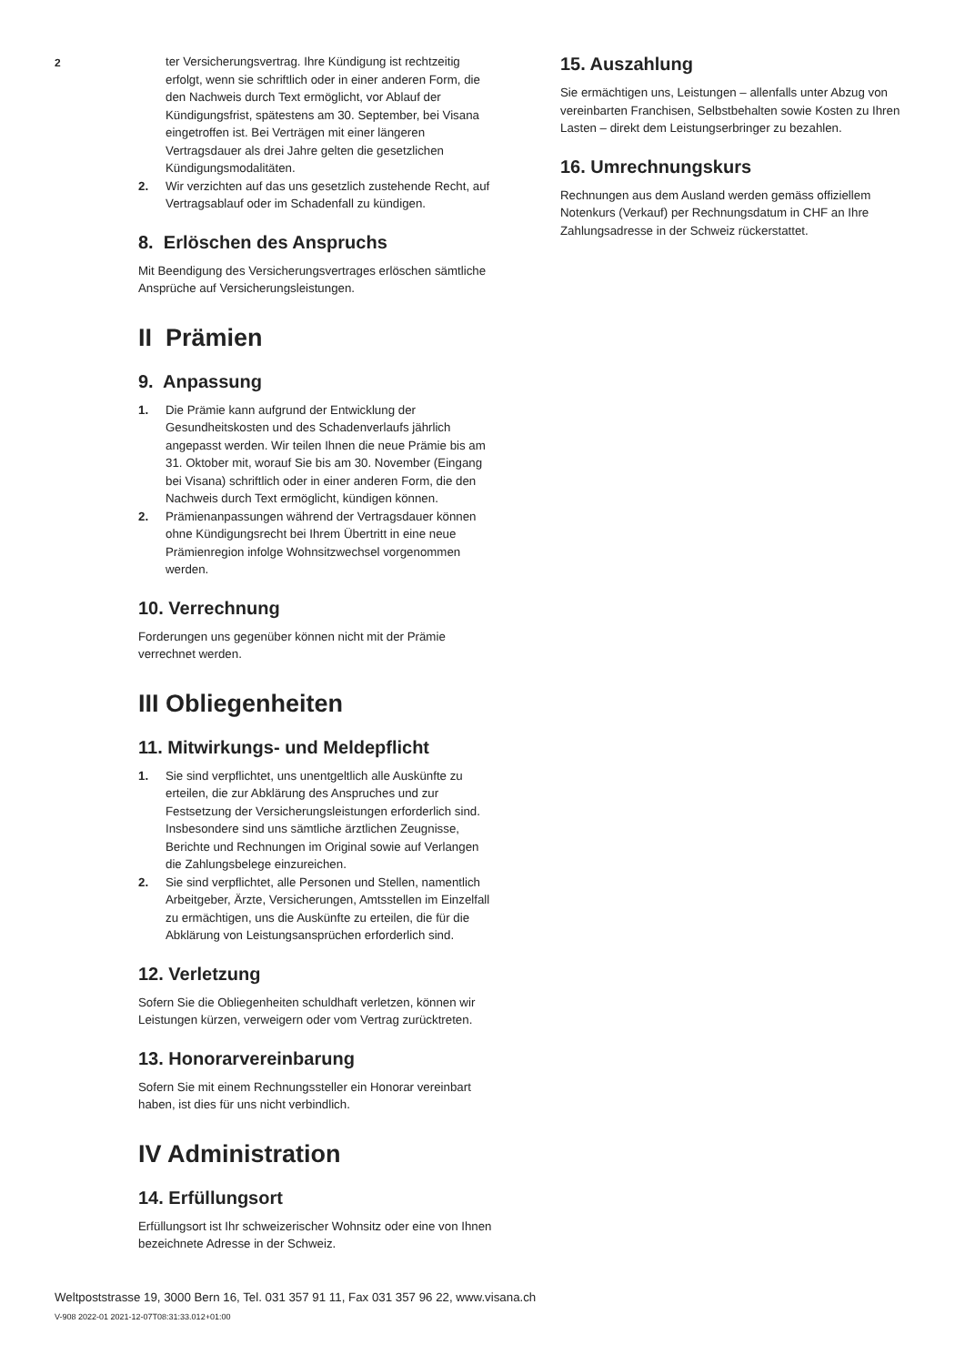2
ter Versicherungsvertrag. Ihre Kündigung ist rechtzeitig erfolgt, wenn sie schriftlich oder in einer anderen Form, die den Nachweis durch Text ermöglicht, vor Ablauf der Kündigungsfrist, spätestens am 30. September, bei Visana eingetroffen ist. Bei Verträgen mit einer längeren Vertragsdauer als drei Jahre gelten die gesetzlichen Kündigungsmodalitäten.
2. Wir verzichten auf das uns gesetzlich zustehende Recht, auf Vertragsablauf oder im Schadenfall zu kündigen.
8. Erlöschen des Anspruchs
Mit Beendigung des Versicherungsvertrages erlöschen sämtliche Ansprüche auf Versicherungsleistungen.
II Prämien
9. Anpassung
1. Die Prämie kann aufgrund der Entwicklung der Gesundheitskosten und des Schadenverlaufs jährlich angepasst werden. Wir teilen Ihnen die neue Prämie bis am 31. Oktober mit, worauf Sie bis am 30. November (Eingang bei Visana) schriftlich oder in einer anderen Form, die den Nachweis durch Text ermöglicht, kündigen können.
2. Prämienanpassungen während der Vertragsdauer können ohne Kündigungsrecht bei Ihrem Übertritt in eine neue Prämienregion infolge Wohnsitzwechsel vorgenommen werden.
10. Verrechnung
Forderungen uns gegenüber können nicht mit der Prämie verrechnet werden.
III Obliegenheiten
11. Mitwirkungs- und Meldepflicht
1. Sie sind verpflichtet, uns unentgeltlich alle Auskünfte zu erteilen, die zur Abklärung des Anspruches und zur Festsetzung der Versicherungsleistungen erforderlich sind. Insbesondere sind uns sämtliche ärztlichen Zeugnisse, Berichte und Rechnungen im Original sowie auf Verlangen die Zahlungsbelege einzureichen.
2. Sie sind verpflichtet, alle Personen und Stellen, namentlich Arbeitgeber, Ärzte, Versicherungen, Amtsstellen im Einzelfall zu ermächtigen, uns die Auskünfte zu erteilen, die für die Abklärung von Leistungsansprüchen erforderlich sind.
12. Verletzung
Sofern Sie die Obliegenheiten schuldhaft verletzen, können wir Leistungen kürzen, verweigern oder vom Vertrag zurücktreten.
13. Honorarvereinbarung
Sofern Sie mit einem Rechnungssteller ein Honorar vereinbart haben, ist dies für uns nicht verbindlich.
IV Administration
14. Erfüllungsort
Erfüllungsort ist Ihr schweizerischer Wohnsitz oder eine von Ihnen bezeichnete Adresse in der Schweiz.
15. Auszahlung
Sie ermächtigen uns, Leistungen – allenfalls unter Abzug von vereinbarten Franchisen, Selbstbehalten sowie Kosten zu Ihren Lasten – direkt dem Leistungserbringer zu bezahlen.
16. Umrechnungskurs
Rechnungen aus dem Ausland werden gemäss offiziellem Notenkurs (Verkauf) per Rechnungsdatum in CHF an Ihre Zahlungsadresse in der Schweiz rückerstattet.
Weltpoststrasse 19, 3000 Bern 16, Tel. 031 357 91 11, Fax 031 357 96 22, www.visana.ch
V-908 2022-01 2021-12-07T08:31:33.012+01:00